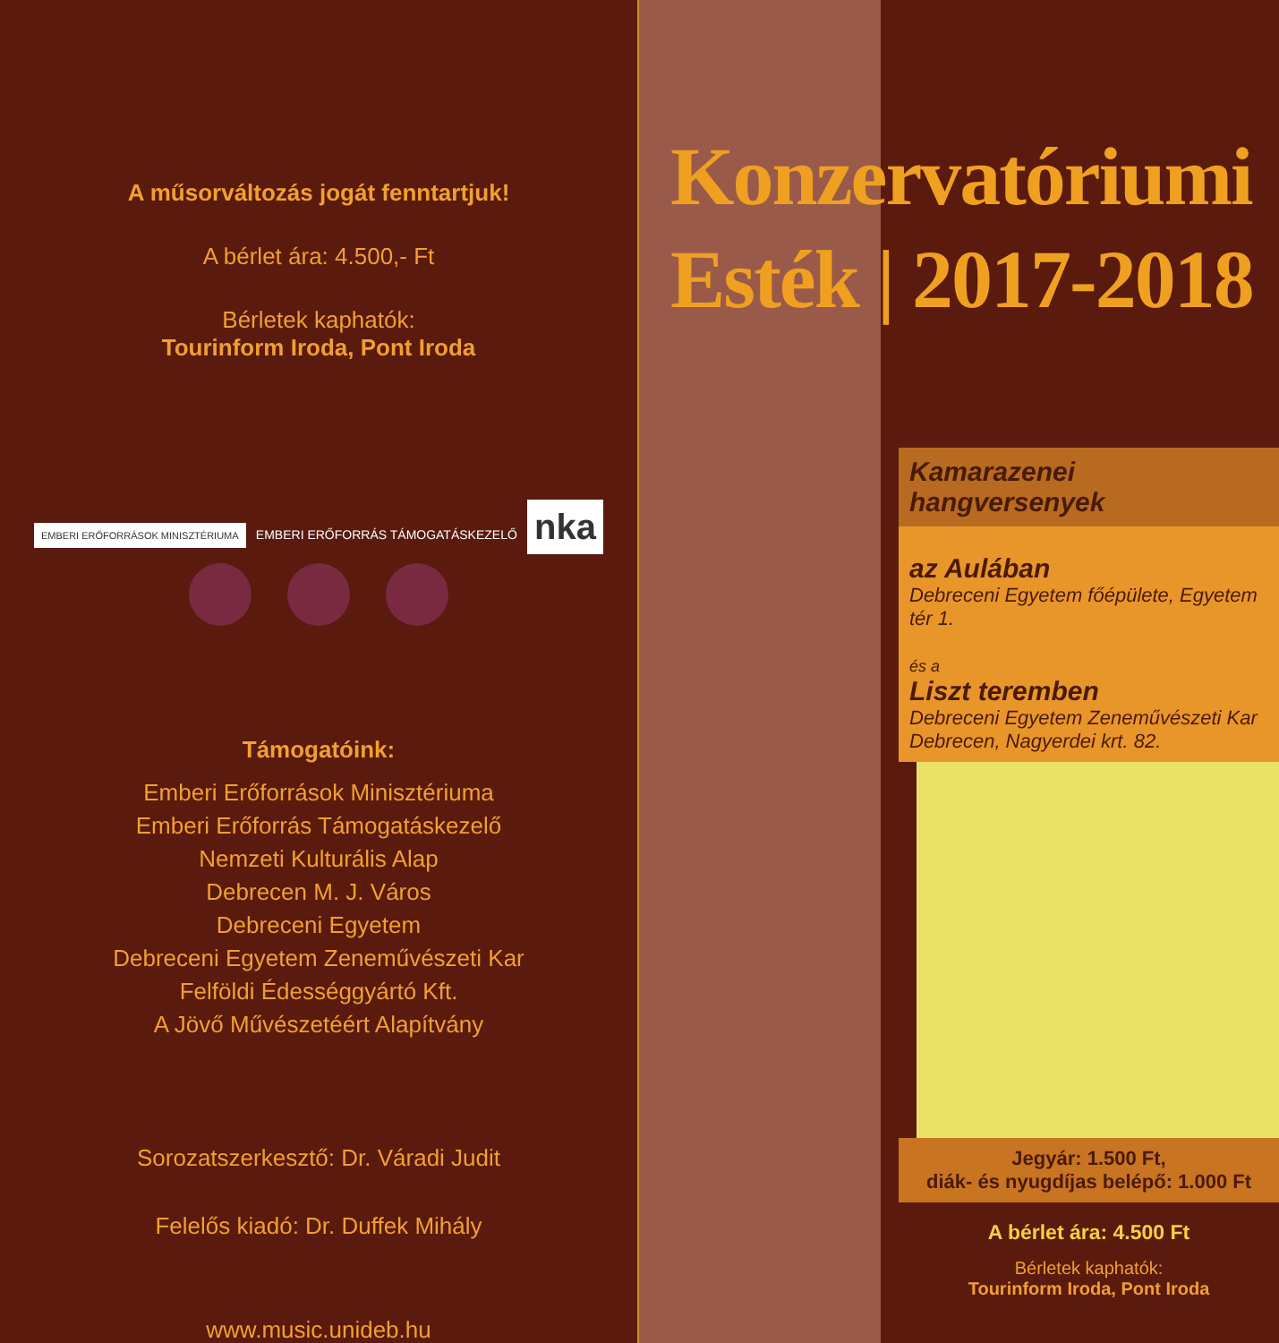A műsorváltozás jogát fenntartjuk!
A bérlet ára: 4.500,- Ft
Bérletek kaphatók:
Tourinform Iroda, Pont Iroda
EMBERI ERŐFORRÁSOK MINISZTÉRIUMA EMBERI ERŐFORRÁS TÁMOGATÁSKEZELŐ nka
Támogatóink:
Emberi Erőforrások Minisztériuma
Emberi Erőforrás Támogatáskezelő
Nemzeti Kulturális Alap
Debrecen M. J. Város
Debreceni Egyetem
Debreceni Egyetem Zeneművészeti Kar
Felföldi Édességgyártó Kft.
A Jövő Művészetéért Alapítvány
Sorozatszerkesztő: Dr. Váradi Judit
Felelős kiadó: Dr. Duffek Mihály
www.music.unideb.hu
Konzervatóriumi
Esték | 2017-2018
Kamarazenei hangversenyek
az Aulában
Debreceni Egyetem főépülete, Egyetem tér 1.
és a
Liszt teremben
Debreceni Egyetem Zeneművészeti Kar
Debrecen, Nagyerdei krt. 82.
Jegyár: 1.500 Ft,
diák- és nyugdíjas belépő: 1.000 Ft
A bérlet ára: 4.500 Ft
Bérletek kaphatók:
Tourinform Iroda, Pont Iroda